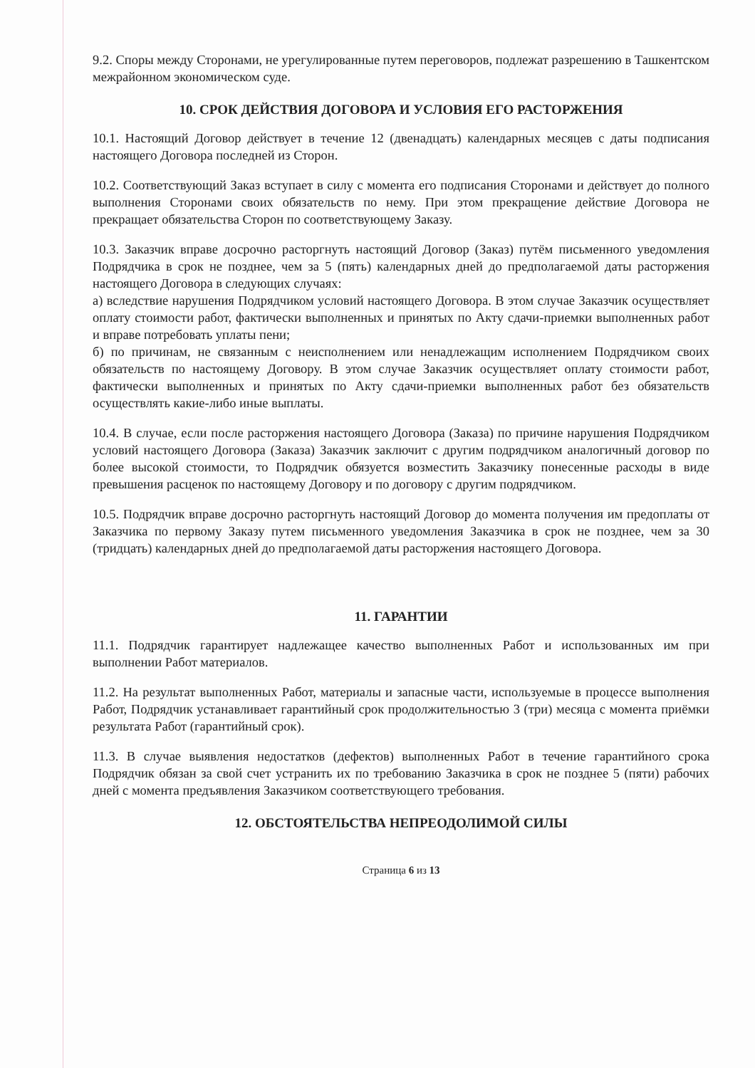9.2. Споры между Сторонами, не урегулированные путем переговоров, подлежат разрешению в Ташкентском межрайонном экономическом суде.
10. СРОК ДЕЙСТВИЯ ДОГОВОРА И УСЛОВИЯ ЕГО РАСТОРЖЕНИЯ
10.1. Настоящий Договор действует в течение 12 (двенадцать) календарных месяцев с даты подписания настоящего Договора последней из Сторон.
10.2. Соответствующий Заказ вступает в силу с момента его подписания Сторонами и действует до полного выполнения Сторонами своих обязательств по нему. При этом прекращение действие Договора не прекращает обязательства Сторон по соответствующему Заказу.
10.3. Заказчик вправе досрочно расторгнуть настоящий Договор (Заказ) путём письменного уведомления Подрядчика в срок не позднее, чем за 5 (пять) календарных дней до предполагаемой даты расторжения настоящего Договора в следующих случаях:
а) вследствие нарушения Подрядчиком условий настоящего Договора. В этом случае Заказчик осуществляет оплату стоимости работ, фактически выполненных и принятых по Акту сдачи-приемки выполненных работ и вправе потребовать уплаты пени;
б) по причинам, не связанным с неисполнением или ненадлежащим исполнением Подрядчиком своих обязательств по настоящему Договору. В этом случае Заказчик осуществляет оплату стоимости работ, фактически выполненных и принятых по Акту сдачи-приемки выполненных работ без обязательств осуществлять какие-либо иные выплаты.
10.4. В случае, если после расторжения настоящего Договора (Заказа) по причине нарушения Подрядчиком условий настоящего Договора (Заказа) Заказчик заключит с другим подрядчиком аналогичный договор по более высокой стоимости, то Подрядчик обязуется возместить Заказчику понесенные расходы в виде превышения расценок по настоящему Договору и по договору с другим подрядчиком.
10.5. Подрядчик вправе досрочно расторгнуть настоящий Договор до момента получения им предоплаты от Заказчика по первому Заказу путем письменного уведомления Заказчика в срок не позднее, чем за 30 (тридцать) календарных дней до предполагаемой даты расторжения настоящего Договора.
11. ГАРАНТИИ
11.1. Подрядчик гарантирует надлежащее качество выполненных Работ и использованных им при выполнении Работ материалов.
11.2. На результат выполненных Работ, материалы и запасные части, используемые в процессе выполнения Работ, Подрядчик устанавливает гарантийный срок продолжительностью 3 (три) месяца с момента приёмки результата Работ (гарантийный срок).
11.3. В случае выявления недостатков (дефектов) выполненных Работ в течение гарантийного срока Подрядчик обязан за свой счет устранить их по требованию Заказчика в срок не позднее 5 (пяти) рабочих дней с момента предъявления Заказчиком соответствующего требования.
12. ОБСТОЯТЕЛЬСТВА НЕПРЕОДОЛИМОЙ СИЛЫ
Страница 6 из 13